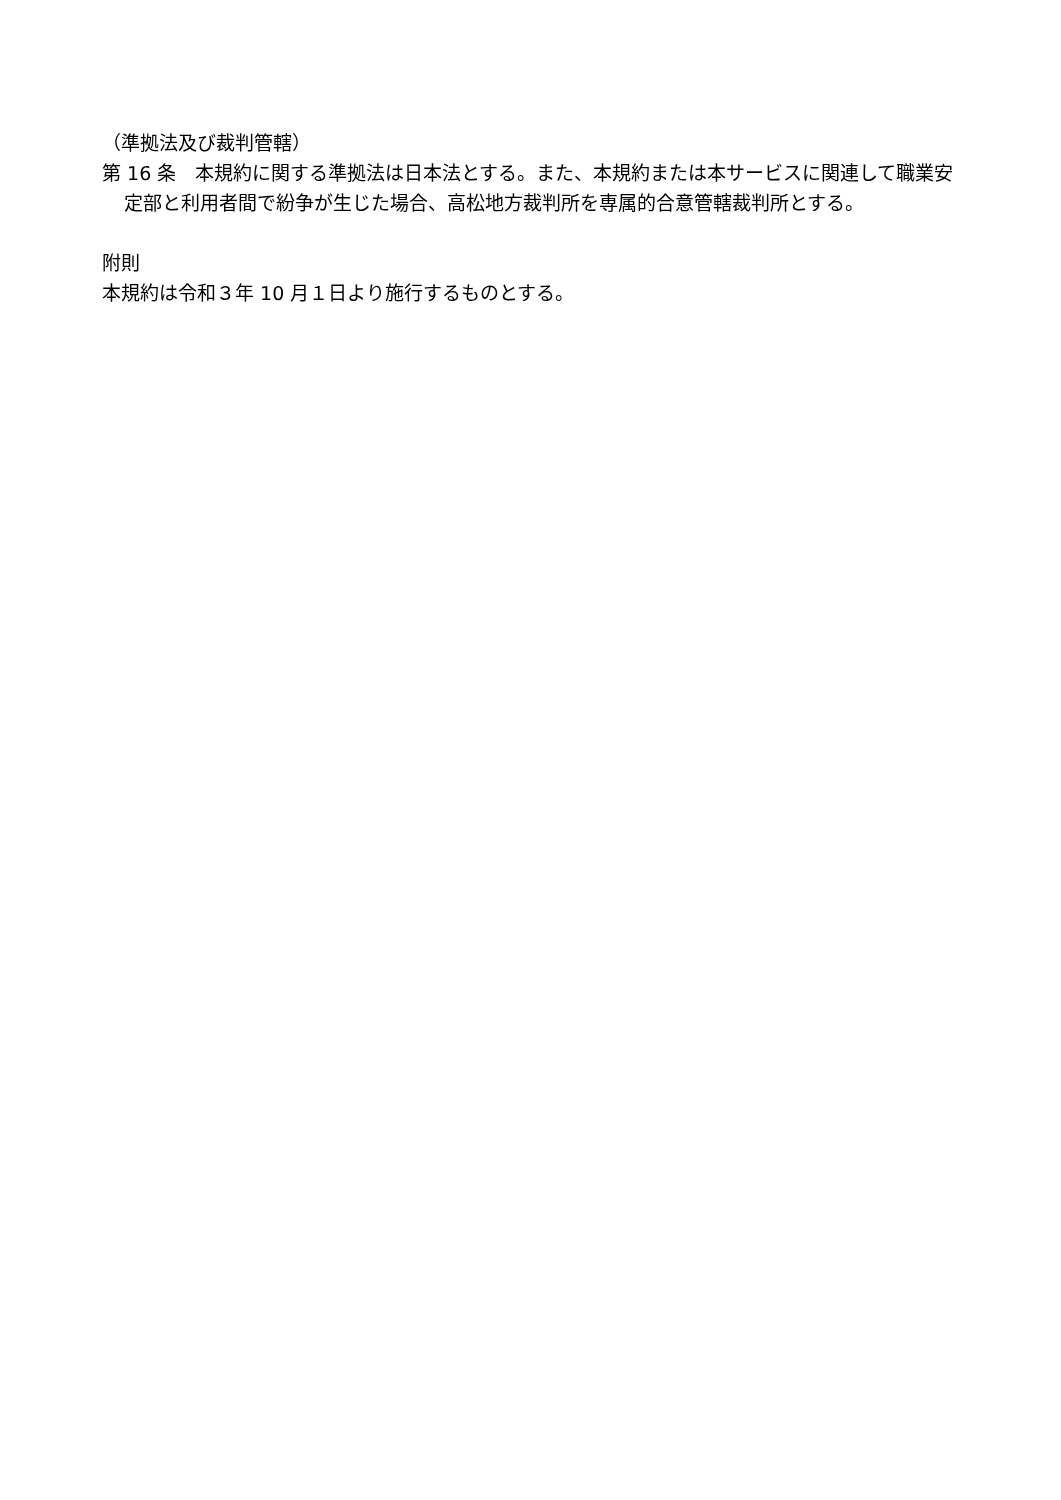（準拠法及び裁判管轄）
第 16 条　本規約に関する準拠法は日本法とする。また、本規約または本サービスに関連して職業安定部と利用者間で紛争が生じた場合、高松地方裁判所を専属的合意管轄裁判所とする。
附則
本規約は令和３年 10 月１日より施行するものとする。